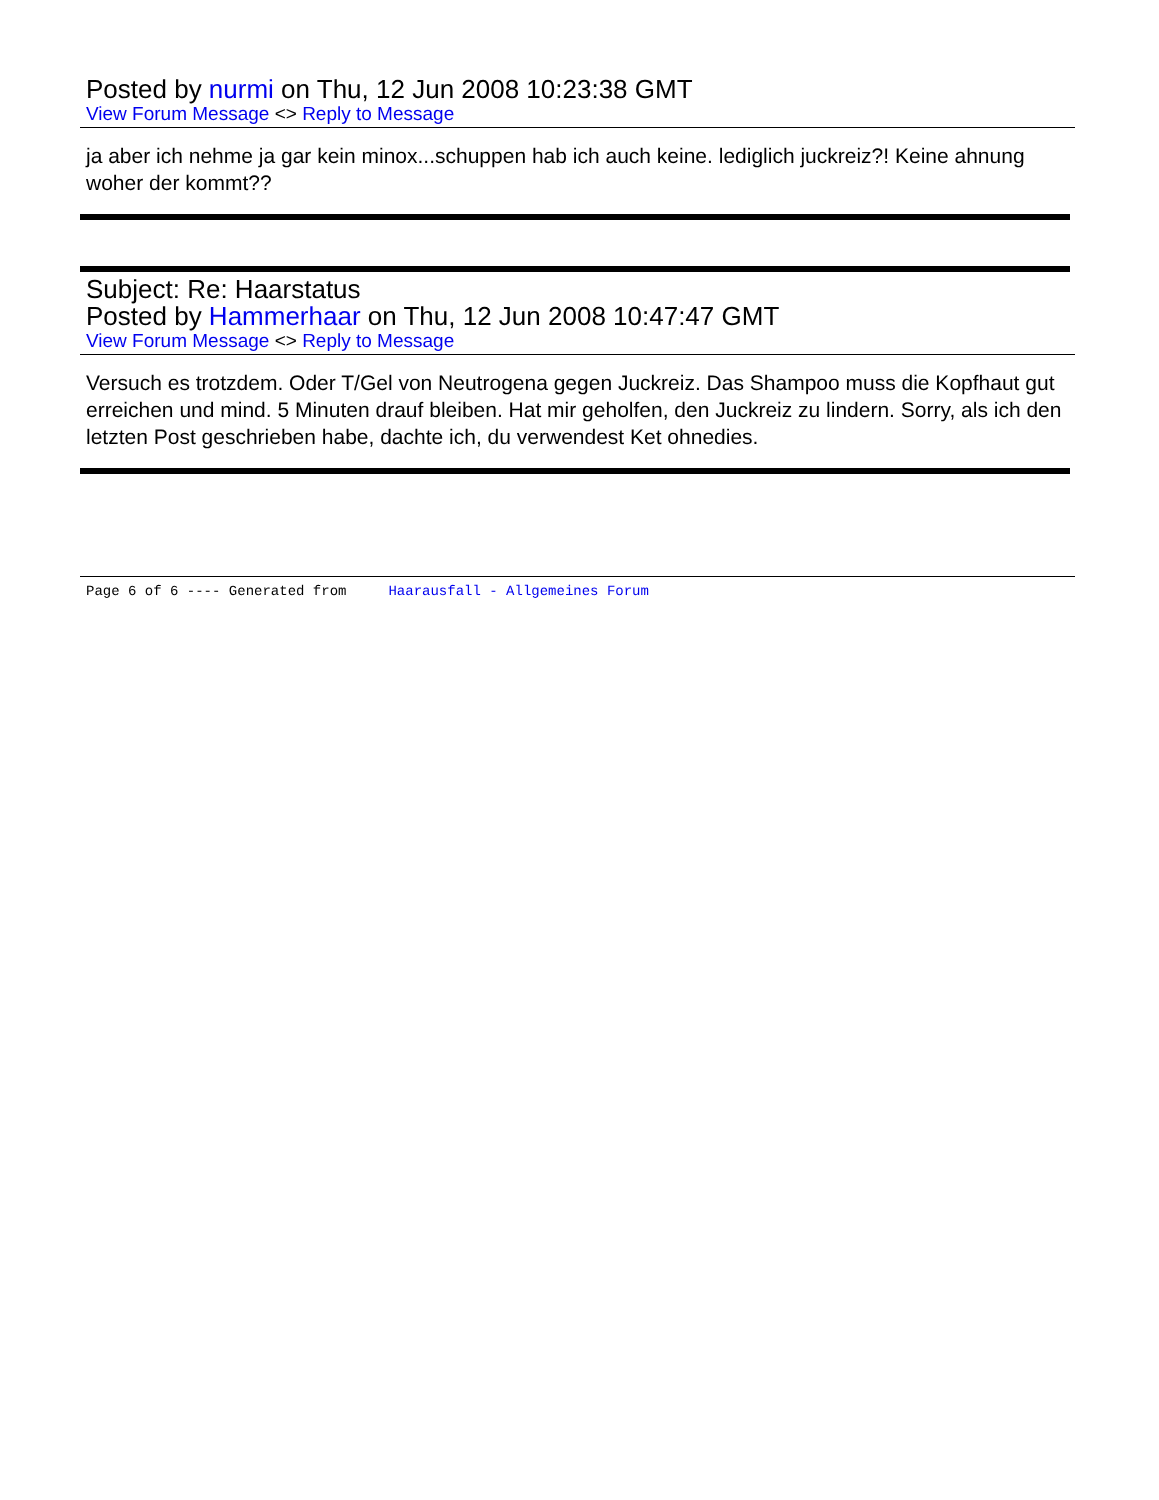Posted by nurmi on Thu, 12 Jun 2008 10:23:38 GMT
View Forum Message <> Reply to Message
ja aber ich nehme ja gar kein minox...schuppen hab ich auch keine. lediglich juckreiz?! Keine ahnung woher der kommt??
Subject: Re: Haarstatus
Posted by Hammerhaar on Thu, 12 Jun 2008 10:47:47 GMT
View Forum Message <> Reply to Message
Versuch es trotzdem. Oder T/Gel von Neutrogena gegen Juckreiz. Das Shampoo muss die Kopfhaut gut erreichen und mind. 5 Minuten drauf bleiben. Hat mir geholfen, den Juckreiz zu lindern. Sorry, als ich den letzten Post geschrieben habe, dachte ich, du verwendest Ket ohnedies.
Page 6 of 6 ---- Generated from Haarausfall - Allgemeines Forum